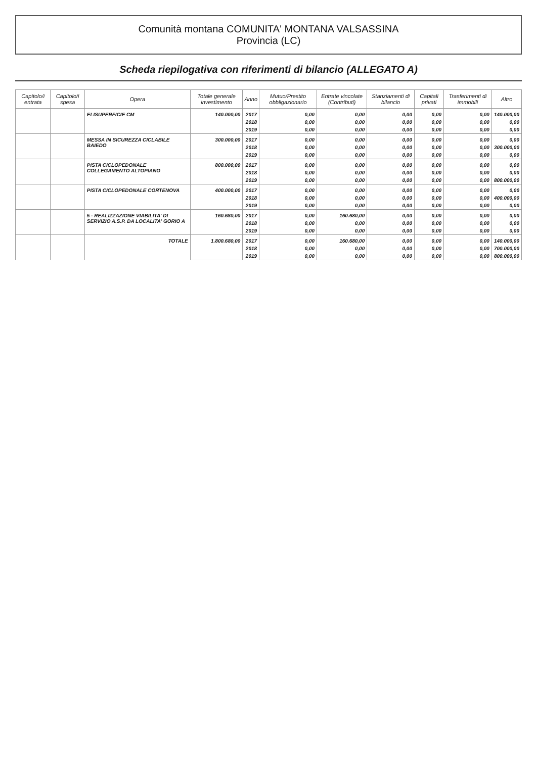Comunità montana COMUNITA' MONTANA VALSASSINA
Provincia (LC)
Scheda riepilogativa con riferimenti di bilancio (ALLEGATO A)
| Capitolo/i entrata | Capitolo/i spesa | Opera | Totale generale investimento | Anno | Mutuo/Prestito obbligazionario | Entrate vincolate (Contributi) | Stanziamenti di bilancio | Capitali privati | Trasferimenti di immobili | Altro |
| --- | --- | --- | --- | --- | --- | --- | --- | --- | --- | --- |
| | | ELISUPERFICIE CM | 140.000,00 | 2017 | 0,00 | 0,00 | 0,00 | 0,00 | 0,00 | 140.000,00 |
| | | | | 2018 | 0,00 | 0,00 | 0,00 | 0,00 | 0,00 | 0,00 |
| | | | | 2019 | 0,00 | 0,00 | 0,00 | 0,00 | 0,00 | 0,00 |
| | | MESSA IN SICUREZZA CICLABILE BAIEDO | 300.000,00 | 2017 | 0,00 | 0,00 | 0,00 | 0,00 | 0,00 | 0,00 |
| | | | | 2018 | 0,00 | 0,00 | 0,00 | 0,00 | 0,00 | 300.000,00 |
| | | | | 2019 | 0,00 | 0,00 | 0,00 | 0,00 | 0,00 | 0,00 |
| | | PISTA CICLOPEDONALE COLLEGAMENTO ALTOPIANO | 800.000,00 | 2017 | 0,00 | 0,00 | 0,00 | 0,00 | 0,00 | 0,00 |
| | | | | 2018 | 0,00 | 0,00 | 0,00 | 0,00 | 0,00 | 0,00 |
| | | | | 2019 | 0,00 | 0,00 | 0,00 | 0,00 | 0,00 | 800.000,00 |
| | | PISTA CICLOPEDONALE CORTENOVA | 400.000,00 | 2017 | 0,00 | 0,00 | 0,00 | 0,00 | 0,00 | 0,00 |
| | | | | 2018 | 0,00 | 0,00 | 0,00 | 0,00 | 0,00 | 400.000,00 |
| | | | | 2019 | 0,00 | 0,00 | 0,00 | 0,00 | 0,00 | 0,00 |
| | | 5 - REALIZZAZIONE VIABILITA' DI SERVIZIO A.S.P. DA LOCALITA' GORIO A | 160.680,00 | 2017 | 0,00 | 160.680,00 | 0,00 | 0,00 | 0,00 | 0,00 |
| | | | | 2018 | 0,00 | 0,00 | 0,00 | 0,00 | 0,00 | 0,00 |
| | | | | 2019 | 0,00 | 0,00 | 0,00 | 0,00 | 0,00 | 0,00 |
| | | TOTALE | 1.800.680,00 | 2017 | 0,00 | 160.680,00 | 0,00 | 0,00 | 0,00 | 140.000,00 |
| | | | | 2018 | 0,00 | 0,00 | 0,00 | 0,00 | 0,00 | 700.000,00 |
| | | | | 2019 | 0,00 | 0,00 | 0,00 | 0,00 | 0,00 | 800.000,00 |